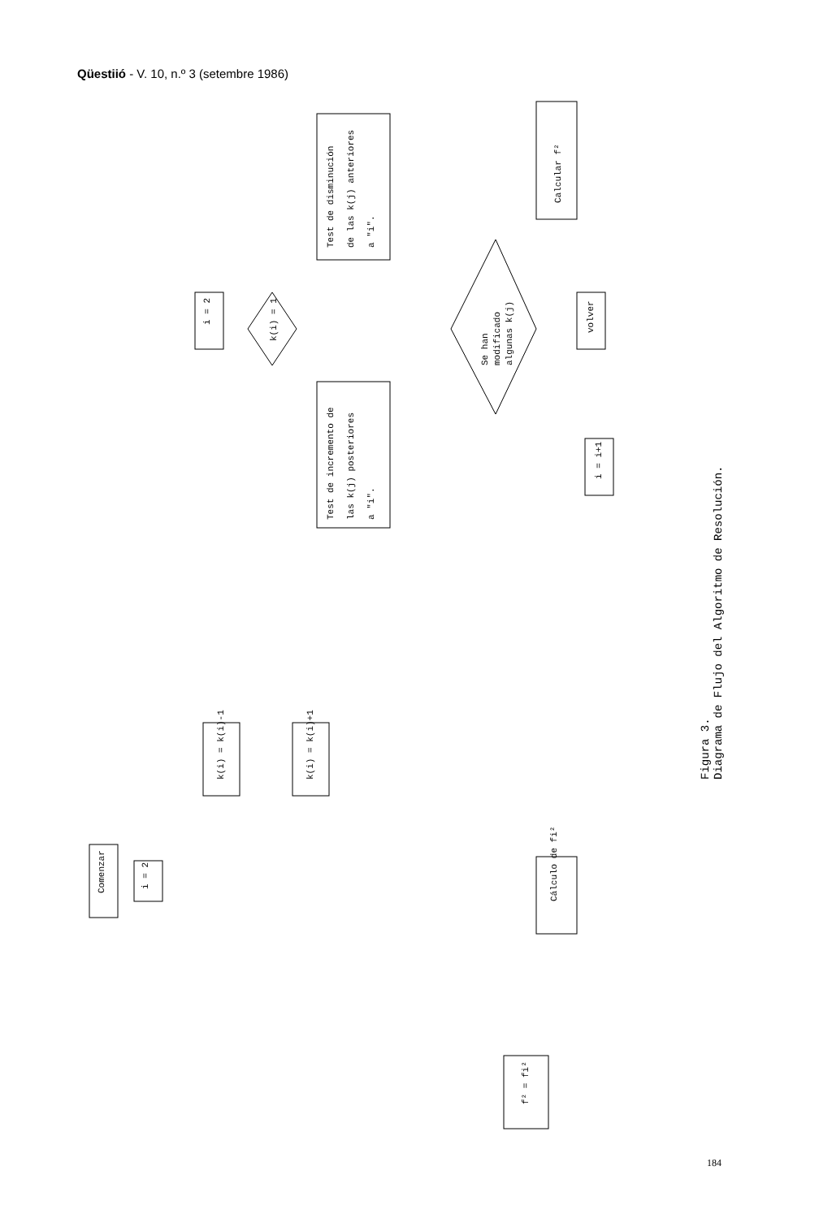Qüestiió - V. 10, n.º 3 (setembre 1986)
i = 2
Test de disminución
de las k(j) anteriores
a "i".
Test de incremento de
las k(j) posteriores
a "i".
k(i) = 1
Se han
modificado
algunas k(j)
Calcular f²
volver
i = i+1
Comenzar
i = 2
k(i) = k(i)-1
k(i) = k(i)+1
Cálculo de fi²
f² = fi²
Figura 3.
Diagrama de Flujo del Algoritmo de Resolución.
184